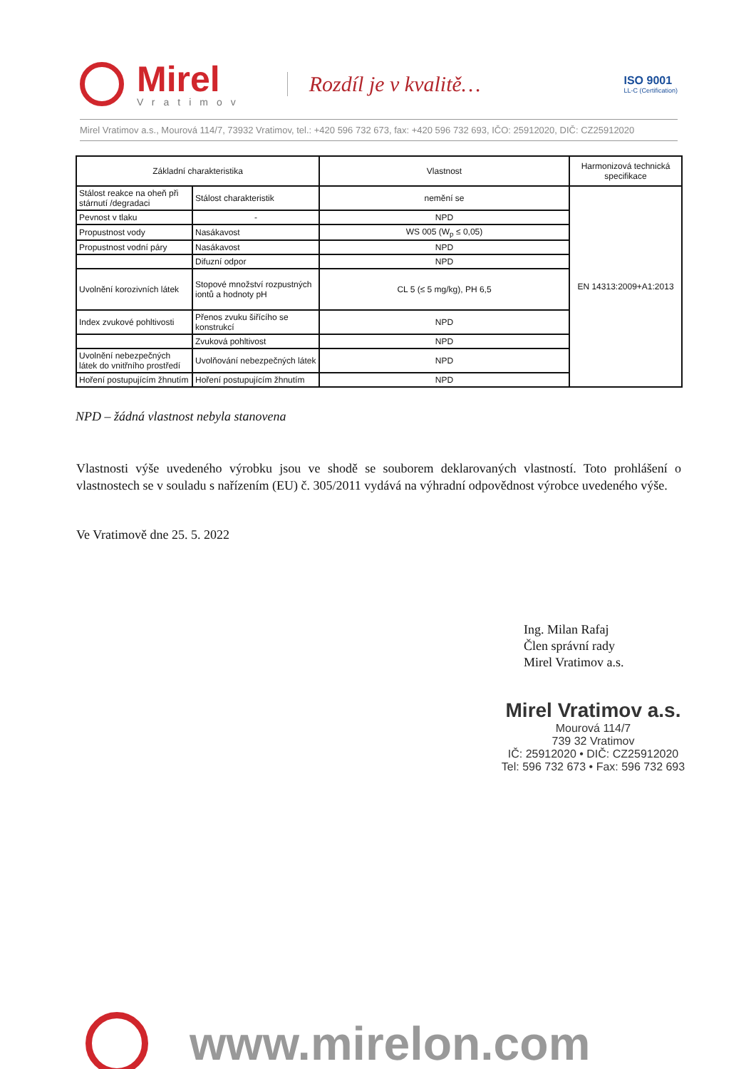Mirel
Vratimov
Rozdíl je v kvalitě…
ISO 9001
LL-C (Certification)
Mirel Vratimov a.s., Mourová 114/7, 73932 Vratimov, tel.: +420 596 732 673, fax: +420 596 732 693, IČO: 25912020, DIČ: CZ25912020
| Základní charakteristika | | Vlastnost | Harmonizová technická specifikace |
| --- | --- | --- | --- |
| Stálost reakce na oheň při stárnutí /degradaci | Stálost charakteristik | nemění se | EN 14313:2009+A1:2013 |
| Pevnost v tlaku | - | NPD | |
| Propustnost vody | Nasákavost | WS 005 (W<sub>p</sub> ≤ 0,05) | |
| Propustnost vodní páry | Nasákavost | NPD | |
| | Difuzní odpor | NPD | |
| Uvolnění korozivních látek | Stopové množství rozpustných iontů a hodnoty pH | CL 5 (≤ 5 mg/kg), PH 6,5 | |
| Index zvukové pohltivosti | Přenos zvuku šiřícího se konstrukcí | NPD | |
| | Zvuková pohltivost | NPD | |
| Uvolnění nebezpečných látek do vnitřního prostředí | Uvolňování nebezpečných látek | NPD | |
| Hoření postupujícím žhnutím | Hoření postupujícím žhnutím | NPD | |
NPD – žádná vlastnost nebyla stanovena
Vlastnosti výše uvedeného výrobku jsou ve shodě se souborem deklarovaných vlastností. Toto prohlášení o vlastnostech se v souladu s nařízením (EU) č. 305/2011 vydává na výhradní odpovědnost výrobce uvedeného výše.
Ve Vratimově dne 25. 5. 2022
Ing. Milan Rafaj
Člen správní rady
Mirel Vratimov a.s.
Mirel Vratimov a.s.
Mourová 114/7
739 32 Vratimov
IČ: 25912020 • DIČ: CZ25912020
Tel: 596 732 673 • Fax: 596 732 693
www.mirelon.com